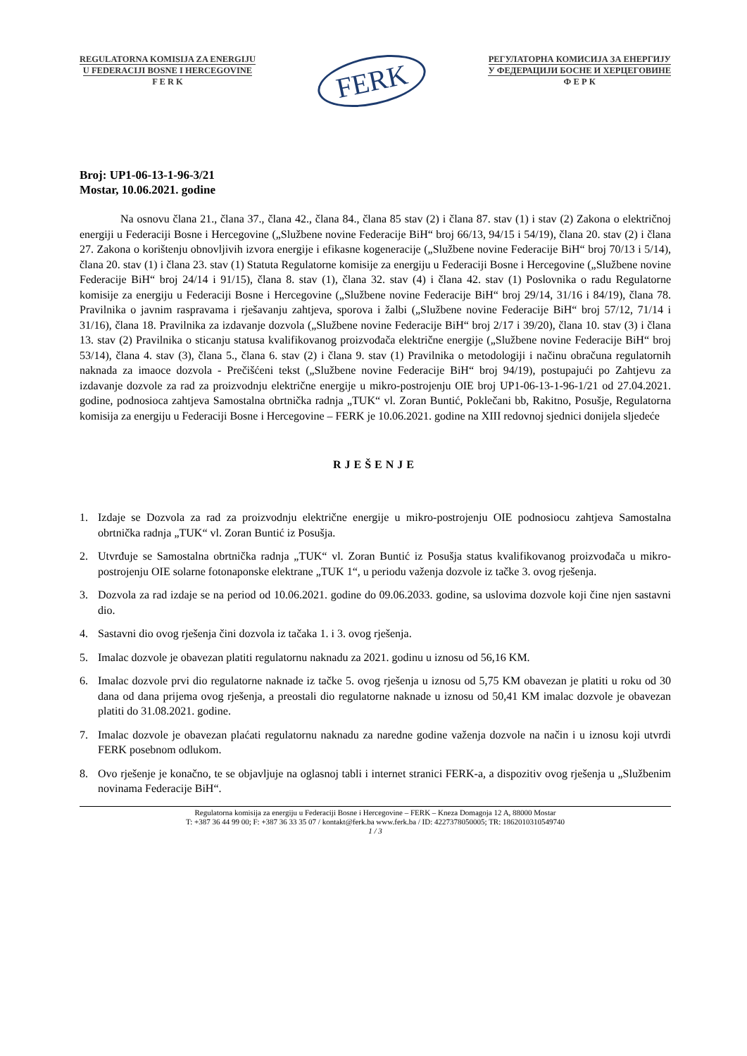REGULATORNA KOMISIJA ZA ENERGIJU
U FEDERACIJI BOSNE I HERCEGOVINE
F E R K
FERK
РЕГУЛАТОРНА КОМИСИЈА ЗА ЕНЕРГИЈУ
У ФЕДЕРАЦИЈИ БОСНЕ И ХЕРЦЕГОВИНЕ
Ф Е Р К
Broj: UP1-06-13-1-96-3/21
Mostar, 10.06.2021. godine
Na osnovu člana 21., člana 37., člana 42., člana 84., člana 85 stav (2) i člana 87. stav (1) i stav (2) Zakona o električnoj energiji u Federaciji Bosne i Hercegovine („Službene novine Federacije BiH“ broj 66/13, 94/15 i 54/19), člana 20. stav (2) i člana 27. Zakona o korištenju obnovljivih izvora energije i efikasne kogeneracije („Službene novine Federacije BiH“ broj 70/13 i 5/14), člana 20. stav (1) i člana 23. stav (1) Statuta Regulatorne komisije za energiju u Federaciji Bosne i Hercegovine („Službene novine Federacije BiH“ broj 24/14 i 91/15), člana 8. stav (1), člana 32. stav (4) i člana 42. stav (1) Poslovnika o radu Regulatorne komisije za energiju u Federaciji Bosne i Hercegovine („Službene novine Federacije BiH“ broj 29/14, 31/16 i 84/19), člana 78. Pravilnika o javnim raspravama i rješavanju zahtjeva, sporova i žalbi („Službene novine Federacije BiH“ broj 57/12, 71/14 i 31/16), člana 18. Pravilnika za izdavanje dozvola („Službene novine Federacije BiH“ broj 2/17 i 39/20), člana 10. stav (3) i člana 13. stav (2) Pravilnika o sticanju statusa kvalifikovanog proizvođača električne energije („Službene novine Federacije BiH“ broj 53/14), člana 4. stav (3), člana 5., člana 6. stav (2) i člana 9. stav (1) Pravilnika o metodologiji i načinu obračuna regulatornih naknada za imaoce dozvola - Prečišćeni tekst („Službene novine Federacije BiH“ broj 94/19), postupajući po Zahtjevu za izdavanje dozvole za rad za proizvodnju električne energije u mikro-postrojenju OIE broj UP1-06-13-1-96-1/21 od 27.04.2021. godine, podnosioca zahtjeva Samostalna obrtnička radnja „TUK“ vl. Zoran Buntić, Poklečani bb, Rakitno, Posušje, Regulatorna komisija za energiju u Federaciji Bosne i Hercegovine – FERK je 10.06.2021. godine na XIII redovnoj sjednici donijela sljedeće
RJEŠENJE
1. Izdaje se Dozvola za rad za proizvodnju električne energije u mikro-postrojenju OIE podnosiocu zahtjeva Samostalna obrtnička radnja „TUK“ vl. Zoran Buntić iz Posušja.
2. Utvrđuje se Samostalna obrtnička radnja „TUK“ vl. Zoran Buntić iz Posušja status kvalifikovanog proizvođača u mikro-postrojenju OIE solarne fotonaponske elektrane „TUK 1“, u periodu važenja dozvole iz tačke 3. ovog rješenja.
3. Dozvola za rad izdaje se na period od 10.06.2021. godine do 09.06.2033. godine, sa uslovima dozvole koji čine njen sastavni dio.
4. Sastavni dio ovog rješenja čini dozvola iz tačaka 1. i 3. ovog rješenja.
5. Imalac dozvole je obavezan platiti regulatornu naknadu za 2021. godinu u iznosu od 56,16 KM.
6. Imalac dozvole prvi dio regulatorne naknade iz tačke 5. ovog rješenja u iznosu od 5,75 KM obavezan je platiti u roku od 30 dana od dana prijema ovog rješenja, a preostali dio regulatorne naknade u iznosu od 50,41 KM imalac dozvole je obavezan platiti do 31.08.2021. godine.
7. Imalac dozvole je obavezan plaćati regulatornu naknadu za naredne godine važenja dozvole na način i u iznosu koji utvrdi FERK posebnom odlukom.
8. Ovo rješenje je konačno, te se objavljuje na oglasnoj tabli i internet stranici FERK-a, a dispozitiv ovog rješenja u „Službenim novinama Federacije BiH“.
Regulatorna komisija za energiju u Federaciji Bosne i Hercegovine – FERK – Kneza Domagoja 12 A, 88000 Mostar
T: +387 36 44 99 00; F: +387 36 33 35 07 / kontakt@ferk.ba www.ferk.ba / ID: 4227378050005; TR: 1862010310549740
1 / 3